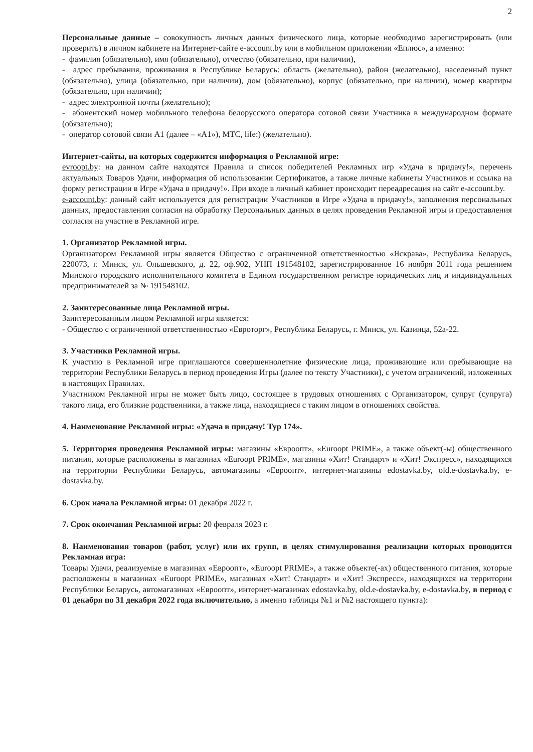2
Персональные данные – совокупность личных данных физического лица, которые необходимо зарегистрировать (или проверить) в личном кабинете на Интернет-сайте e-account.by или в мобильном приложении «Еплюс», а именно:
- фамилия (обязательно), имя (обязательно), отчество (обязательно, при наличии),
- адрес пребывания, проживания в Республике Беларусь: область (желательно), район (желательно), населенный пункт (обязательно), улица (обязательно, при наличии), дом (обязательно), корпус (обязательно, при наличии), номер квартиры (обязательно, при наличии);
- адрес электронной почты (желательно);
- абонентский номер мобильного телефона белорусского оператора сотовой связи Участника в международном формате (обязательно);
- оператор сотовой связи А1 (далее – «А1»), МТС, life:) (желательно).
Интернет-сайты, на которых содержится информация о Рекламной игре:
evroopt.by: на данном сайте находятся Правила и список победителей Рекламных игр «Удача в придачу!», перечень актуальных Товаров Удачи, информация об использовании Сертификатов, а также личные кабинеты Участников и ссылка на форму регистрации в Игре «Удача в придачу!». При входе в личный кабинет происходит переадресация на сайт e-account.by.
e-account.by: данный сайт используется для регистрации Участников в Игре «Удача в придачу!», заполнения персональных данных, предоставления согласия на обработку Персональных данных в целях проведения Рекламной игры и предоставления согласия на участие в Рекламной игре.
1. Организатор Рекламной игры.
Организатором Рекламной игры является Общество с ограниченной ответственностью «Яскрава», Республика Беларусь, 220073, г. Минск, ул. Ольшевского, д. 22, оф.902, УНП 191548102, зарегистрированное 16 ноября 2011 года решением Минского городского исполнительного комитета в Едином государственном регистре юридических лиц и индивидуальных предпринимателей за № 191548102.
2. Заинтересованные лица Рекламной игры.
Заинтересованным лицом Рекламной игры является:
- Общество с ограниченной ответственностью «Евроторг», Республика Беларусь, г. Минск, ул. Казинца, 52а-22.
3. Участники Рекламной игры.
К участию в Рекламной игре приглашаются совершеннолетние физические лица, проживающие или пребывающие на территории Республики Беларусь в период проведения Игры (далее по тексту Участники), с учетом ограничений, изложенных в настоящих Правилах.
Участником Рекламной игры не может быть лицо, состоящее в трудовых отношениях с Организатором, супруг (супруга) такого лица, его близкие родственники, а также лица, находящиеся с таким лицом в отношениях свойства.
4. Наименование Рекламной игры: «Удача в придачу! Тур 174».
5. Территория проведения Рекламной игры: магазины «Евроопт», «Euroopt PRIME», а также объект(-ы) общественного питания, которые расположены в магазинах «Euroopt PRIME», магазины «Хит! Стандарт» и «Хит! Экспресс», находящихся на территории Республики Беларусь, автомагазины «Евроопт», интернет-магазины edostavka.by, old.e-dostavka.by, e-dostavka.by.
6. Срок начала Рекламной игры: 01 декабря 2022 г.
7. Срок окончания Рекламной игры: 20 февраля 2023 г.
8. Наименования товаров (работ, услуг) или их групп, в целях стимулирования реализации которых проводится Рекламная игра:
Товары Удачи, реализуемые в магазинах «Евроопт», «Euroopt PRIME», а также объекте(-ах) общественного питания, которые расположены в магазинах «Euroopt PRIME», магазинах «Хит! Стандарт» и «Хит! Экспресс», находящихся на территории Республики Беларусь, автомагазинах «Евроопт», интернет-магазинах edostavka.by, old.e-dostavka.by, e-dostavka.by, в период с 01 декабря по 31 декабря 2022 года включительно, а именно таблицы №1 и №2 настоящего пункта):